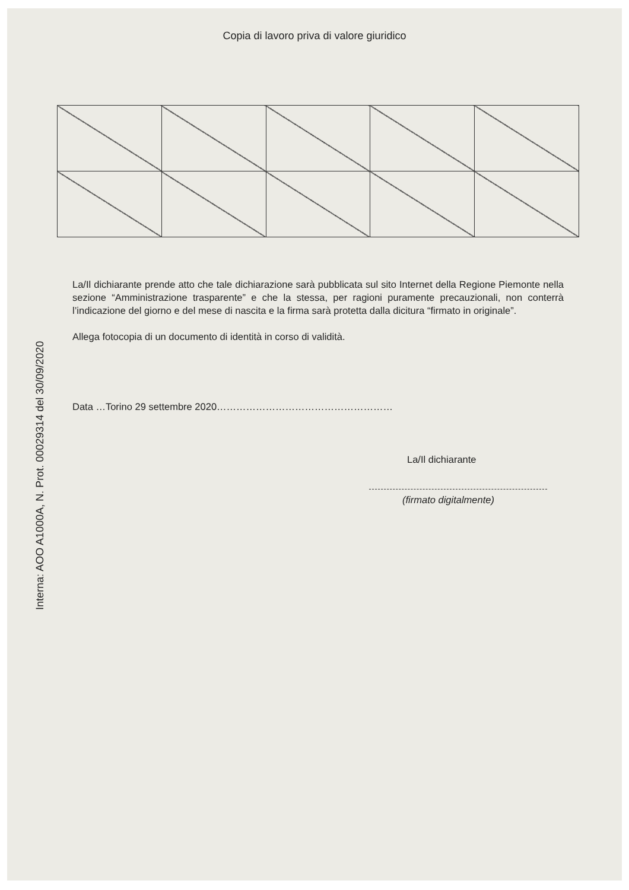Interna: AOO A1000A, N. Prot. 00029314 del 30/09/2020
Copia di lavoro priva di valore giuridico
La/Il dichiarante prende atto che tale dichiarazione sarà pubblicata sul sito Internet della Regione Piemonte nella sezione “Amministrazione trasparente” e che la stessa, per ragioni puramente precauzionali, non conterrà l’indicazione del giorno e del mese di nascita e la firma sarà protetta dalla dicitura “firmato in originale”.
Allega fotocopia di un documento di identità in corso di validità.
Data …Torino 29 settembre 2020………………………………………………
La/Il dichiarante
(firmato digitalmente)